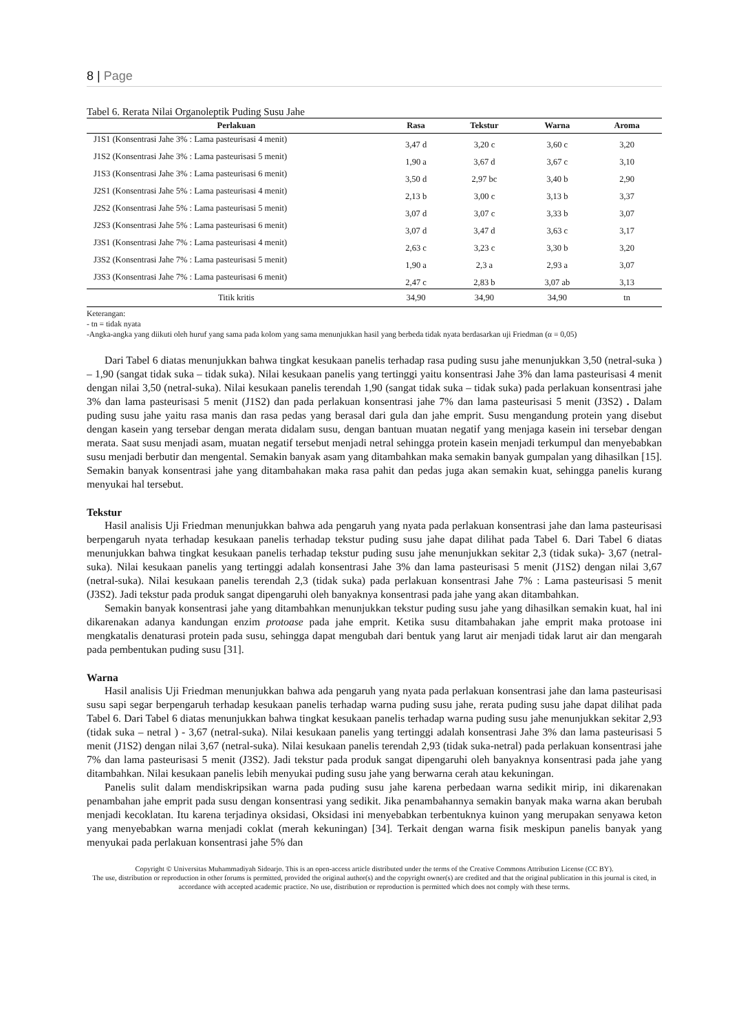8 | Page
Tabel 6. Rerata Nilai Organoleptik Puding Susu Jahe
| Perlakuan | Rasa | Tekstur | Warna | Aroma |
| --- | --- | --- | --- | --- |
| J1S1 (Konsentrasi Jahe 3% : Lama pasteurisasi 4 menit) | 3,47 d | 3,20 c | 3,60 c | 3,20 |
| J1S2 (Konsentrasi Jahe 3% : Lama pasteurisasi 5 menit) | 1,90 a | 3,67 d | 3,67 c | 3,10 |
| J1S3 (Konsentrasi Jahe 3% : Lama pasteurisasi 6 menit) | 3,50 d | 2,97 bc | 3,40 b | 2,90 |
| J2S1 (Konsentrasi Jahe 5% : Lama pasteurisasi 4 menit) | 2,13 b | 3,00 c | 3,13 b | 3,37 |
| J2S2 (Konsentrasi Jahe 5% : Lama pasteurisasi 5 menit) | 3,07 d | 3,07 c | 3,33 b | 3,07 |
| J2S3 (Konsentrasi Jahe 5% : Lama pasteurisasi 6 menit) | 3,07 d | 3,47 d | 3,63 c | 3,17 |
| J3S1 (Konsentrasi Jahe 7% : Lama pasteurisasi 4 menit) | 2,63 c | 3,23 c | 3,30 b | 3,20 |
| J3S2 (Konsentrasi Jahe 7% : Lama pasteurisasi 5 menit) | 1,90 a | 2,3 a | 2,93 a | 3,07 |
| J3S3 (Konsentrasi Jahe 7% : Lama pasteurisasi 6 menit) | 2,47 c | 2,83 b | 3,07 ab | 3,13 |
| Titik kritis | 34,90 | 34,90 | 34,90 | tn |
Keterangan:
- tn = tidak nyata
-Angka-angka yang diikuti oleh huruf yang sama pada kolom yang sama menunjukkan hasil yang berbeda tidak nyata berdasarkan uji Friedman (α = 0,05)
Dari Tabel 6 diatas menunjukkan bahwa tingkat kesukaan panelis terhadap rasa puding susu jahe menunjukkan 3,50 (netral-suka ) – 1,90 (sangat tidak suka – tidak suka). Nilai kesukaan panelis yang tertinggi yaitu konsentrasi Jahe 3% dan lama pasteurisasi 4 menit dengan nilai 3,50 (netral-suka). Nilai kesukaan panelis terendah 1,90 (sangat tidak suka – tidak suka) pada perlakuan konsentrasi jahe 3% dan lama pasteurisasi 5 menit (J1S2) dan pada perlakuan konsentrasi jahe 7% dan lama pasteurisasi 5 menit (J3S2) . Dalam puding susu jahe yaitu rasa manis dan rasa pedas yang berasal dari gula dan jahe emprit. Susu mengandung protein yang disebut dengan kasein yang tersebar dengan merata didalam susu, dengan bantuan muatan negatif yang menjaga kasein ini tersebar dengan merata. Saat susu menjadi asam, muatan negatif tersebut menjadi netral sehingga protein kasein menjadi terkumpul dan menyebabkan susu menjadi berbutir dan mengental. Semakin banyak asam yang ditambahkan maka semakin banyak gumpalan yang dihasilkan [15]. Semakin banyak konsentrasi jahe yang ditambahakan maka rasa pahit dan pedas juga akan semakin kuat, sehingga panelis kurang menyukai hal tersebut.
Tekstur
Hasil analisis Uji Friedman menunjukkan bahwa ada pengaruh yang nyata pada perlakuan konsentrasi jahe dan lama pasteurisasi berpengaruh nyata terhadap kesukaan panelis terhadap tekstur puding susu jahe dapat dilihat pada Tabel 6. Dari Tabel 6 diatas menunjukkan bahwa tingkat kesukaan panelis terhadap tekstur puding susu jahe menunjukkan sekitar 2,3 (tidak suka)- 3,67 (netral-suka). Nilai kesukaan panelis yang tertinggi adalah konsentrasi Jahe 3% dan lama pasteurisasi 5 menit (J1S2) dengan nilai 3,67 (netral-suka). Nilai kesukaan panelis terendah 2,3 (tidak suka) pada perlakuan konsentrasi Jahe 7% : Lama pasteurisasi 5 menit (J3S2). Jadi tekstur pada produk sangat dipengaruhi oleh banyaknya konsentrasi pada jahe yang akan ditambahkan.
Semakin banyak konsentrasi jahe yang ditambahkan menunjukkan tekstur puding susu jahe yang dihasilkan semakin kuat, hal ini dikarenakan adanya kandungan enzim protoase pada jahe emprit. Ketika susu ditambahakan jahe emprit maka protoase ini mengkatalis denaturasi protein pada susu, sehingga dapat mengubah dari bentuk yang larut air menjadi tidak larut air dan mengarah pada pembentukan puding susu [31].
Warna
Hasil analisis Uji Friedman menunjukkan bahwa ada pengaruh yang nyata pada perlakuan konsentrasi jahe dan lama pasteurisasi susu sapi segar berpengaruh terhadap kesukaan panelis terhadap warna puding susu jahe, rerata puding susu jahe dapat dilihat pada Tabel 6. Dari Tabel 6 diatas menunjukkan bahwa tingkat kesukaan panelis terhadap warna puding susu jahe menunjukkan sekitar 2,93 (tidak suka – netral ) - 3,67 (netral-suka). Nilai kesukaan panelis yang tertinggi adalah konsentrasi Jahe 3% dan lama pasteurisasi 5 menit (J1S2) dengan nilai 3,67 (netral-suka). Nilai kesukaan panelis terendah 2,93 (tidak suka-netral) pada perlakuan konsentrasi jahe 7% dan lama pasteurisasi 5 menit (J3S2). Jadi tekstur pada produk sangat dipengaruhi oleh banyaknya konsentrasi pada jahe yang ditambahkan. Nilai kesukaan panelis lebih menyukai puding susu jahe yang berwarna cerah atau kekuningan.
Panelis sulit dalam mendiskripsikan warna pada puding susu jahe karena perbedaan warna sedikit mirip, ini dikarenakan penambahan jahe emprit pada susu dengan konsentrasi yang sedikit. Jika penambahannya semakin banyak maka warna akan berubah menjadi kecoklatan. Itu karena terjadinya oksidasi, Oksidasi ini menyebabkan terbentuknya kuinon yang merupakan senyawa keton yang menyebabkan warna menjadi coklat (merah kekuningan) [34]. Terkait dengan warna fisik meskipun panelis banyak yang menyukai pada perlakuan konsentrasi jahe 5% dan
Copyright © Universitas Muhammadiyah Sidoarjo. This is an open-access article distributed under the terms of the Creative Commons Attribution License (CC BY).
The use, distribution or reproduction in other forums is permitted, provided the original author(s) and the copyright owner(s) are credited and that the original publication in this journal is cited, in accordance with accepted academic practice. No use, distribution or reproduction is permitted which does not comply with these terms.